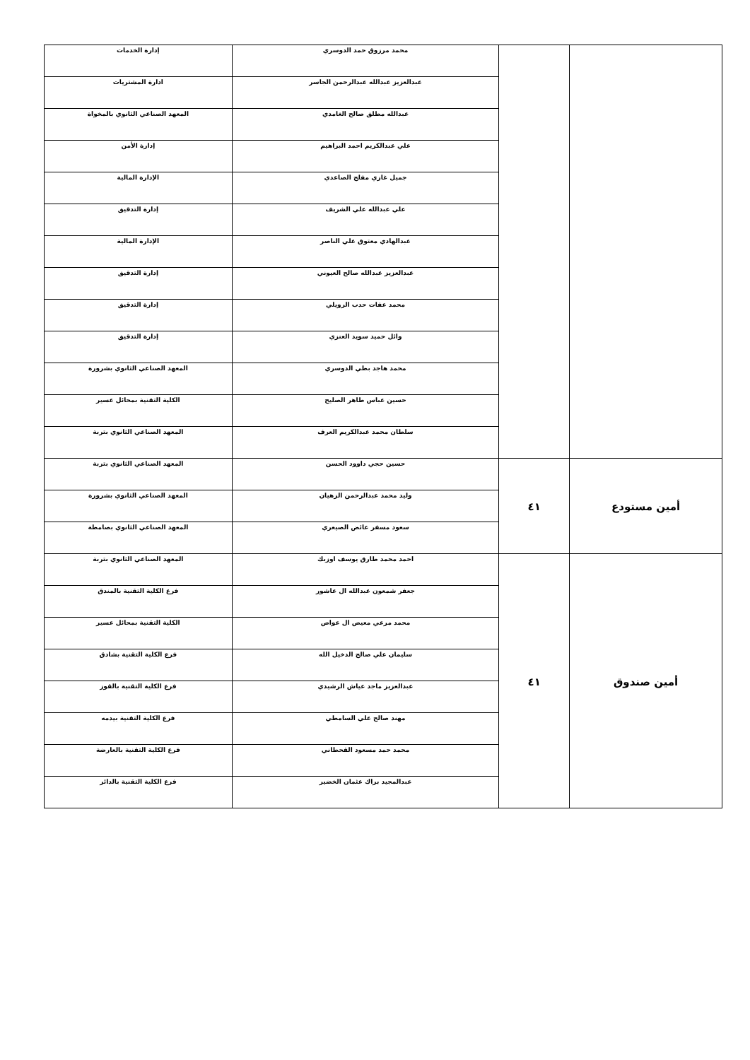| | | محمد مرزوق حمد الدوسري | إدارة الخدمات |
| | | عبدالعزيز عبدالله عبدالرحمن الجاسر | ادارة المشتريات |
| | | عبدالله مطلق صالح الغامدي | المعهد الصناعي الثانوي بالمخواة |
| | | علي عبدالكريم احمد البراهيم | إدارة الأمن |
| | | جميل غازي مفلح الصاعدي | الإدارة المالية |
| | | علي عبدالله علي الشريف | إدارة التدقيق |
| | | عبدالهادي معتوق علي الناصر | الإدارة المالية |
| | | عبدالعزيز عبدالله صالح العيوني | إدارة التدقيق |
| | | محمد عفات حدب الرويلي | إدارة التدقيق |
| | | وائل حميد سويد العنزي | إدارة التدقيق |
| | | محمد هاجد بطي الدوسري | المعهد الصناعي الثانوي بشرورة |
| | | حسين عباس طاهر الصليح | الكلية التقنية بمحائل عسير |
| | | سلطان محمد عبدالكريم العرف | المعهد الصناعي الثانوي بتربة |
| أمين مستودع | ٤١ | حسين حجي داوود الحسن | المعهد الصناعي الثانوي بتربة |
| | | وليد محمد عبدالرحمن الزهيان | المعهد الصناعي الثانوي بشرورة |
| | | سعود مسفر عائض الصيعري | المعهد الصناعي الثانوي بصامطة |
| أمين صندوق | ٤١ | احمد محمد طارق يوسف اوزبك | المعهد الصناعي الثانوي بتربة |
| | | جعفر شمعون عبدالله ال عاشور | فرع الكلية التقنية بالمندق |
| | | محمد مرعي معيض ال عواض | الكلية التقنية بمحائل عسير |
| | | سليمان علي صالح الدخيل الله | فرع الكلية التقنية بشادق |
| | | عبدالعزيز ماجد عياش الرشيدي | فرع الكلية التقنية بالقوز |
| | | مهند صالح علي السامطي | فرع الكلية التقنية بيدمه |
| | | محمد حمد مسعود القحطاني | فرع الكلية التقنية بالعارضة |
| | | عبدالمجيد براك عثمان الخضير | فرع الكلية التقنية بالدائر |